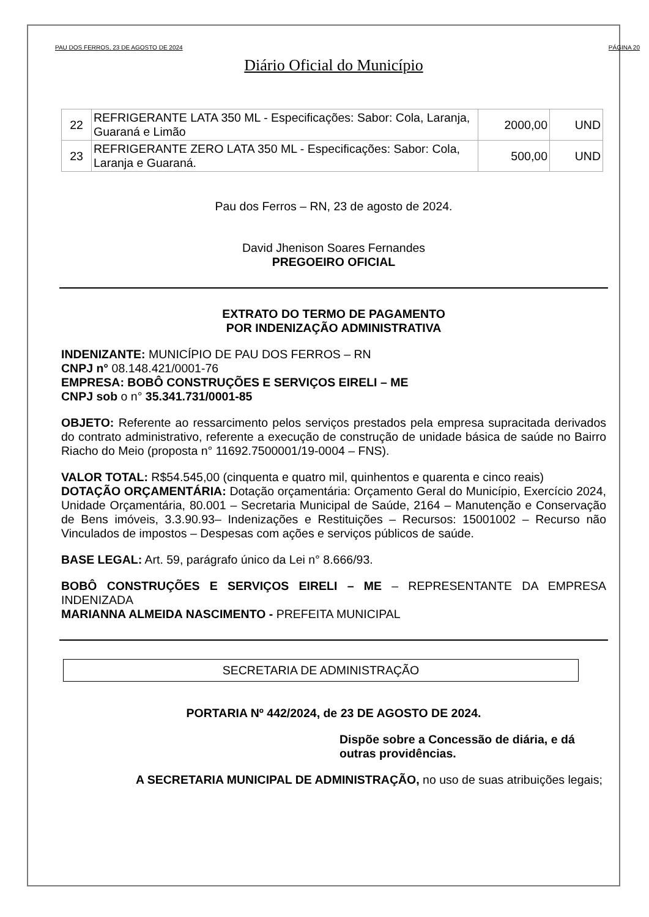PAU DOS FERROS, 23 DE AGOSTO DE 2024 PÁGINA 20
Diário Oficial do Município
| 22 | REFRIGERANTE LATA 350 ML - Especificações: Sabor: Cola, Laranja, Guaraná e Limão | 2000,00 | UND |
| 23 | REFRIGERANTE ZERO LATA 350 ML - Especificações: Sabor: Cola, Laranja e Guaraná. | 500,00 | UND |
Pau dos Ferros – RN, 23 de agosto de 2024.
David Jhenison Soares Fernandes
PREGOEIRO OFICIAL
EXTRATO DO TERMO DE PAGAMENTO
POR INDENIZAÇÃO ADMINISTRATIVA
INDENIZANTE: MUNICÍPIO DE PAU DOS FERROS – RN
CNPJ n° 08.148.421/0001-76
EMPRESA: BOBÔ CONSTRUÇÕES E SERVIÇOS EIRELI – ME
CNPJ sob o n° 35.341.731/0001-85
OBJETO: Referente ao ressarcimento pelos serviços prestados pela empresa supracitada derivados do contrato administrativo, referente a execução de construção de unidade básica de saúde no Bairro Riacho do Meio (proposta n° 11692.7500001/19-0004 – FNS).
VALOR TOTAL: R$54.545,00 (cinquenta e quatro mil, quinhentos e quarenta e cinco reais)
DOTAÇÃO ORÇAMENTÁRIA: Dotação orçamentária: Orçamento Geral do Município, Exercício 2024, Unidade Orçamentária, 80.001 – Secretaria Municipal de Saúde, 2164 – Manutenção e Conservação de Bens imóveis, 3.3.90.93– Indenizações e Restituições – Recursos: 15001002 – Recurso não Vinculados de impostos – Despesas com ações e serviços públicos de saúde.
BASE LEGAL: Art. 59, parágrafo único da Lei n° 8.666/93.
BOBÔ CONSTRUÇÕES E SERVIÇOS EIRELI – ME – REPRESENTANTE DA EMPRESA INDENIZADA
MARIANNA ALMEIDA NASCIMENTO - PREFEITA MUNICIPAL
SECRETARIA DE ADMINISTRAÇÃO
PORTARIA Nº 442/2024, de 23 DE AGOSTO DE 2024.
Dispõe sobre a Concessão de diária, e dá outras providências.
A SECRETARIA MUNICIPAL DE ADMINISTRAÇÃO, no uso de suas atribuições legais;